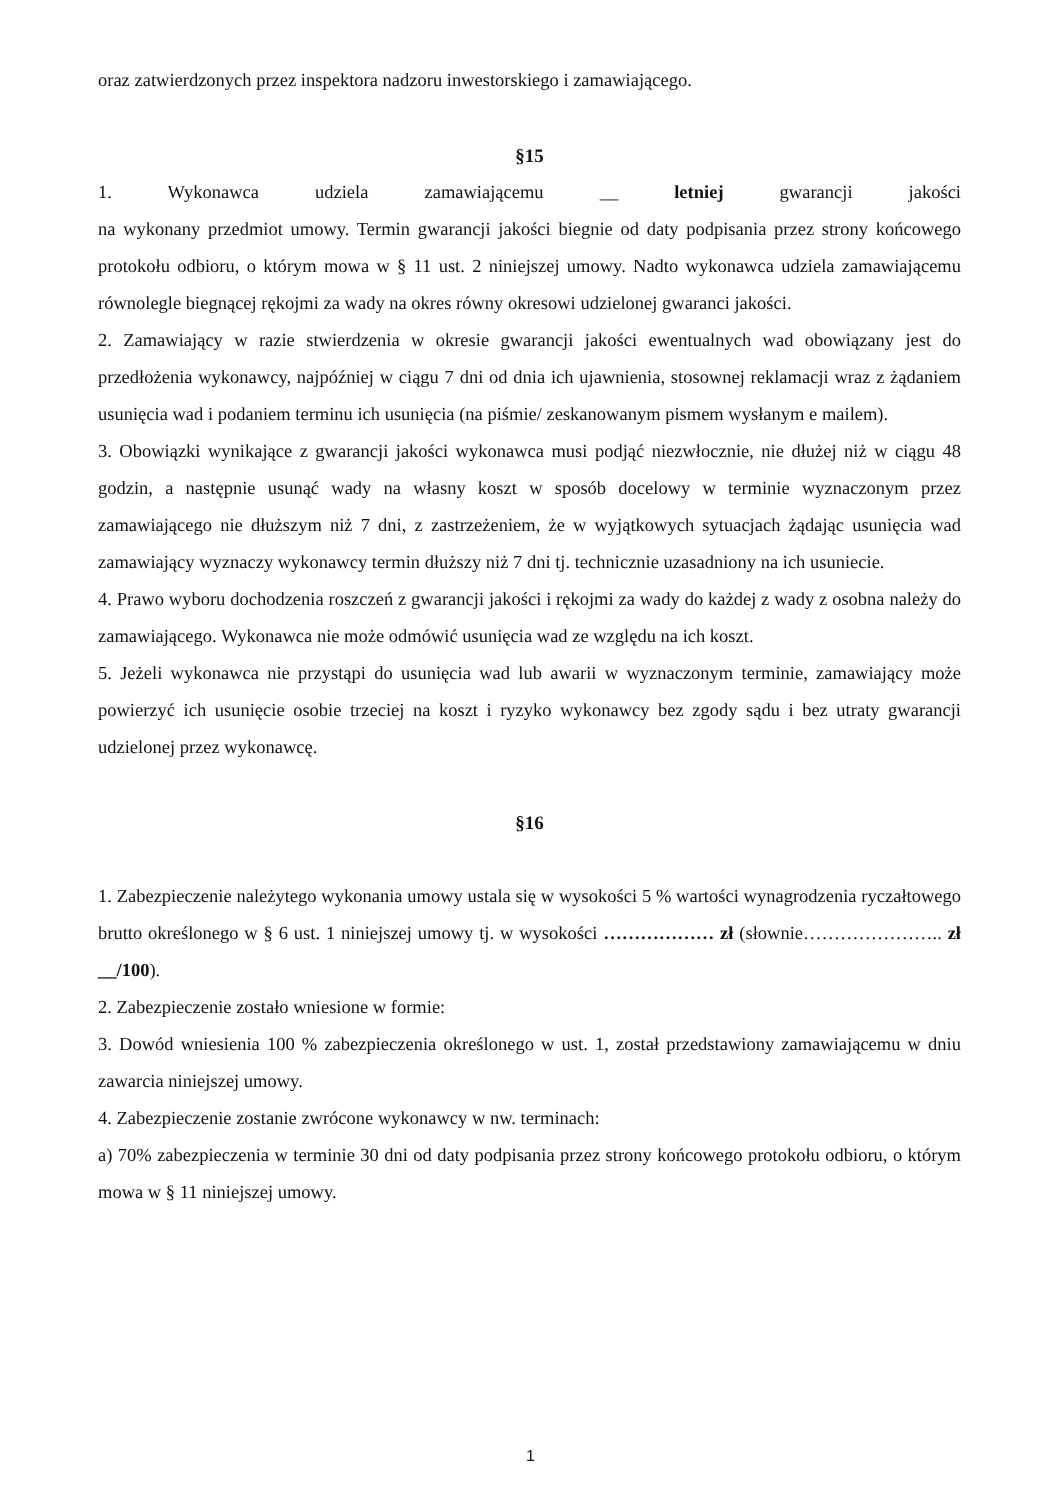oraz zatwierdzonych przez inspektora nadzoru inwestorskiego i zamawiającego.
§15
1. Wykonawca udziela zamawiającemu __ letniej gwarancji jakości
na wykonany przedmiot umowy. Termin gwarancji jakości biegnie od daty podpisania przez strony końcowego protokołu odbioru, o którym mowa w § 11 ust. 2 niniejszej umowy. Nadto wykonawca udziela zamawiającemu równolegle biegnącej rękojmi za wady na okres równy okresowi udzielonej gwaranci jakości.
2. Zamawiający w razie stwierdzenia w okresie gwarancji jakości ewentualnych wad obowiązany jest do przedłożenia wykonawcy, najpóźniej w ciągu 7 dni od dnia ich ujawnienia, stosownej reklamacji wraz z żądaniem usunięcia wad i podaniem terminu ich usunięcia (na piśmie/ zeskanowanym pismem wysłanym e mailem).
3. Obowiązki wynikające z gwarancji jakości wykonawca musi podjąć niezwłocznie, nie dłużej niż w ciągu 48 godzin, a następnie usunąć wady na własny koszt w sposób docelowy w terminie wyznaczonym przez zamawiającego nie dłuższym niż 7 dni, z zastrzeżeniem, że w wyjątkowych sytuacjach żądając usunięcia wad zamawiający wyznaczy wykonawcy termin dłuższy niż 7 dni tj. technicznie uzasadniony na ich usuniecie.
4. Prawo wyboru dochodzenia roszczeń z gwarancji jakości i rękojmi za wady do każdej z wady z osobna należy do zamawiającego. Wykonawca nie może odmówić usunięcia wad ze względu na ich koszt.
5. Jeżeli wykonawca nie przystąpi do usunięcia wad lub awarii w wyznaczonym terminie, zamawiający może powierzyć ich usunięcie osobie trzeciej na koszt i ryzyko wykonawcy bez zgody sądu i bez utraty gwarancji udzielonej przez wykonawcę.
§16
1. Zabezpieczenie należytego wykonania umowy ustala się w wysokości 5 % wartości wynagrodzenia ryczałtowego brutto określonego w § 6 ust. 1 niniejszej umowy tj. w wysokości ……………… zł (słownie………………….. zł __/100).
2. Zabezpieczenie zostało wniesione w formie:
3. Dowód wniesienia 100 % zabezpieczenia określonego w ust. 1, został przedstawiony zamawiającemu w dniu zawarcia niniejszej umowy.
4. Zabezpieczenie zostanie zwrócone wykonawcy w nw. terminach:
a) 70% zabezpieczenia w terminie 30 dni od daty podpisania przez strony końcowego protokołu odbioru, o którym mowa w § 11 niniejszej umowy.
1